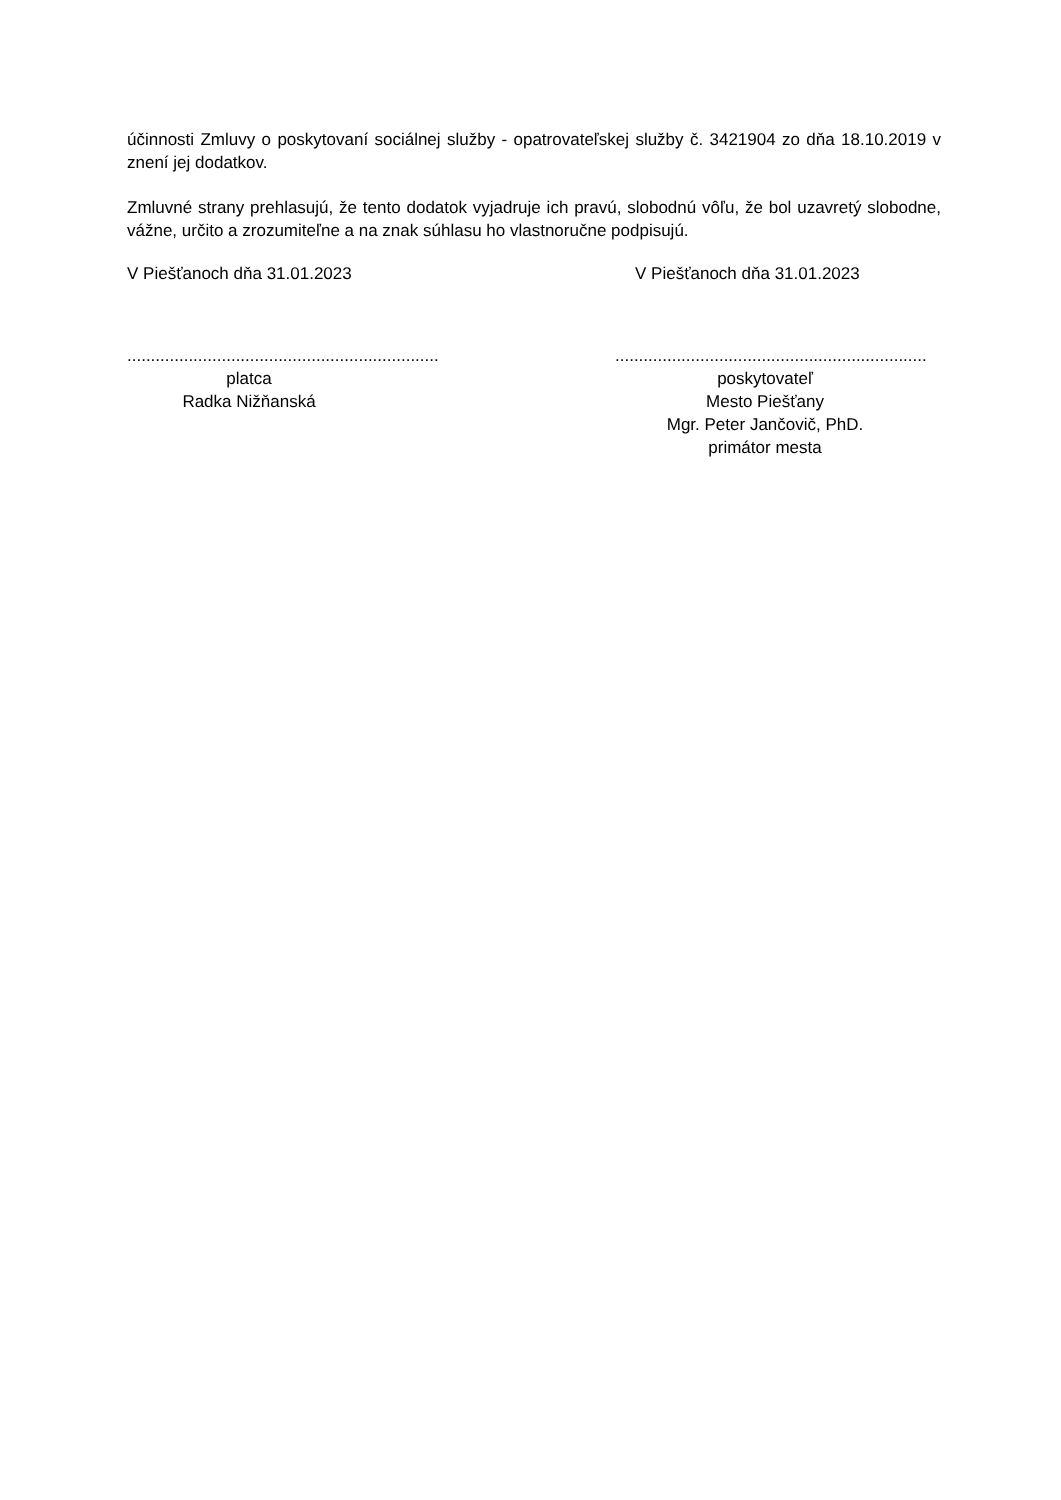účinnosti Zmluvy o poskytovaní sociálnej služby - opatrovateľskej služby č. 3421904 zo dňa 18.10.2019 v znení jej dodatkov.
Zmluvné strany prehlasujú, že tento dodatok vyjadruje ich pravú, slobodnú vôľu, že bol uzavretý slobodne, vážne, určito a zrozumiteľne a na znak súhlasu ho vlastnoručne podpisujú.
V Piešťanoch dňa 31.01.2023 V Piešťanoch dňa 31.01.2023
..................................................................
platca
Radka Nižňanská
..................................................................
poskytovateľ
Mesto Piešťany
Mgr. Peter Jančovič, PhD.
primátor mesta